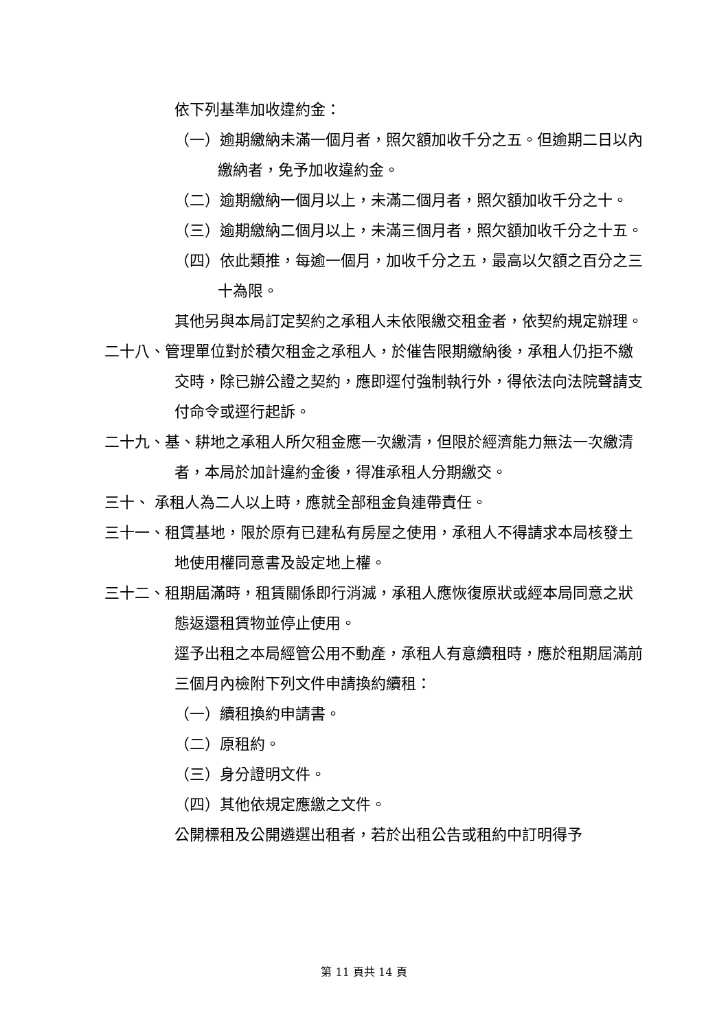依下列基準加收違約金：
（一）逾期繳納未滿一個月者，照欠額加收千分之五。但逾期二日以內繳納者，免予加收違約金。
（二）逾期繳納一個月以上，未滿二個月者，照欠額加收千分之十。
（三）逾期繳納二個月以上，未滿三個月者，照欠額加收千分之十五。
（四）依此類推，每逾一個月，加收千分之五，最高以欠額之百分之三十為限。
其他另與本局訂定契約之承租人未依限繳交租金者，依契約規定辦理。
二十八、管理單位對於積欠租金之承租人，於催告限期繳納後，承租人仍拒不繳交時，除已辦公證之契約，應即逕付強制執行外，得依法向法院聲請支付命令或逕行起訴。
二十九、基、耕地之承租人所欠租金應一次繳清，但限於經濟能力無法一次繳清者，本局於加計違約金後，得准承租人分期繳交。
三十、 承租人為二人以上時，應就全部租金負連帶責任。
三十一、租賃基地，限於原有已建私有房屋之使用，承租人不得請求本局核發土地使用權同意書及設定地上權。
三十二、租期屆滿時，租賃關係即行消滅，承租人應恢復原狀或經本局同意之狀態返還租賃物並停止使用。
逕予出租之本局經管公用不動產，承租人有意續租時，應於租期屆滿前三個月內檢附下列文件申請換約續租：
（一）續租換約申請書。
（二）原租約。
（三）身分證明文件。
（四）其他依規定應繳之文件。
公開標租及公開遴選出租者，若於出租公告或租約中訂明得予
第 11 頁共 14 頁